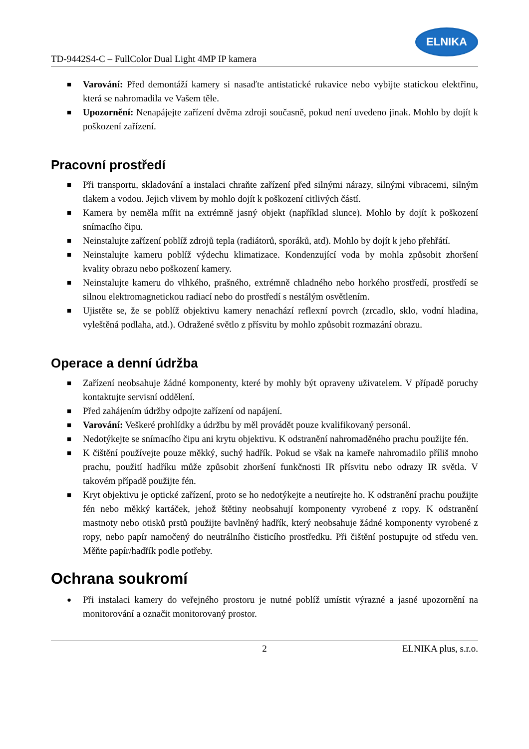TD-9442S4-C – FullColor Dual Light 4MP IP kamera
ELNIKA
■ Varování: Před demontáží kamery si nasaďte antistatické rukavice nebo vybijte statickou elektřinu, která se nahromadila ve Vašem těle.
■ Upozornění: Nenapájejte zařízení dvěma zdroji současně, pokud není uvedeno jinak. Mohlo by dojít k poškození zařízení.
Pracovní prostředí
■ Při transportu, skladování a instalaci chraňte zařízení před silnými nárazy, silnými vibracemi, silným tlakem a vodou. Jejich vlivem by mohlo dojít k poškození citlivých částí.
■ Kamera by neměla mířit na extrémně jasný objekt (například slunce). Mohlo by dojít k poškození snímacího čipu.
■ Neinstalujte zařízení poblíž zdrojů tepla (radiátorů, sporáků, atd). Mohlo by dojít k jeho přehřátí.
■ Neinstalujte kameru poblíž výdechu klimatizace. Kondenzující voda by mohla způsobit zhoršení kvality obrazu nebo poškození kamery.
■ Neinstalujte kameru do vlhkého, prašného, extrémně chladného nebo horkého prostředí, prostředí se silnou elektromagnetickou radiací nebo do prostředí s nestálým osvětlením.
■ Ujistěte se, že se poblíž objektivu kamery nenachází reflexní povrch (zrcadlo, sklo, vodní hladina, vyleštěná podlaha, atd.). Odražené světlo z přísvitu by mohlo způsobit rozmazání obrazu.
Operace a denní údržba
■ Zařízení neobsahuje žádné komponenty, které by mohly být opraveny uživatelem. V případě poruchy kontaktujte servisní oddělení.
■ Před zahájením údržby odpojte zařízení od napájení.
■ Varování: Veškeré prohlídky a údržbu by měl provádět pouze kvalifikovaný personál.
■ Nedotýkejte se snímacího čipu ani krytu objektivu. K odstranění nahromaděného prachu použijte fén.
■ K čištění používejte pouze měkký, suchý hadřík. Pokud se však na kameře nahromadilo příliš mnoho prachu, použití hadříku může způsobit zhoršení funkčnosti IR přísvitu nebo odrazy IR světla. V takovém případě použijte fén.
■ Kryt objektivu je optické zařízení, proto se ho nedotýkejte a neutírejte ho. K odstranění prachu použijte fén nebo měkký kartáček, jehož štětiny neobsahují komponenty vyrobené z ropy. K odstranění mastnoty nebo otisků prstů použijte bavlněný hadřík, který neobsahuje žádné komponenty vyrobené z ropy, nebo papír namočený do neutrálního čisticího prostředku. Při čištění postupujte od středu ven. Měňte papír/hadřík podle potřeby.
Ochrana soukromí
● Při instalaci kamery do veřejného prostoru je nutné poblíž umístit výrazné a jasné upozornění na monitorování a označit monitorovaný prostor.
2 ELNIKA plus, s.r.o.